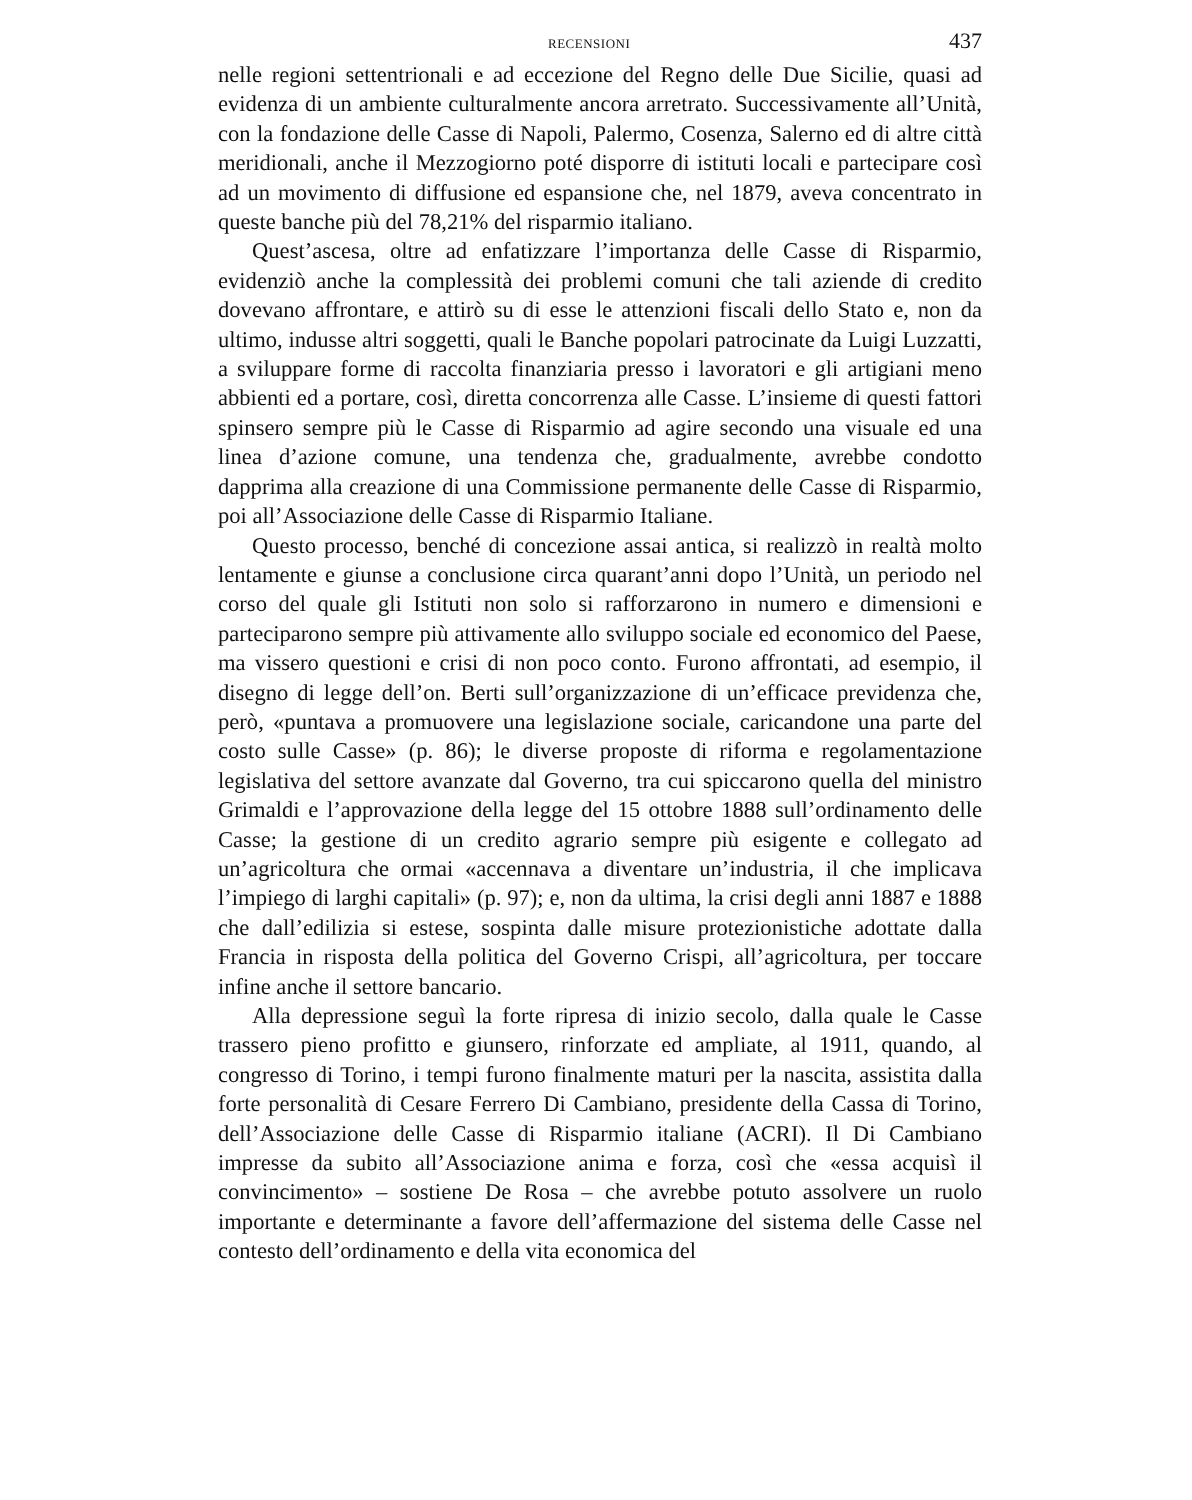RECENSIONI 437
nelle regioni settentrionali e ad eccezione del Regno delle Due Sicilie, quasi ad evidenza di un ambiente culturalmente ancora arretrato. Successivamente all’Unità, con la fondazione delle Casse di Napoli, Palermo, Cosenza, Salerno ed di altre città meridionali, anche il Mezzogiorno poté disporre di istituti locali e partecipare così ad un movimento di diffusione ed espansione che, nel 1879, aveva concentrato in queste banche più del 78,21% del risparmio italiano.
Quest’ascesa, oltre ad enfatizzare l’importanza delle Casse di Risparmio, evidenziò anche la complessità dei problemi comuni che tali aziende di credito dovevano affrontare, e attirò su di esse le attenzioni fiscali dello Stato e, non da ultimo, indusse altri soggetti, quali le Banche popolari patrocinate da Luigi Luzzatti, a sviluppare forme di raccolta finanziaria presso i lavoratori e gli artigiani meno abbienti ed a portare, così, diretta concorrenza alle Casse. L’insieme di questi fattori spinsero sempre più le Casse di Risparmio ad agire secondo una visuale ed una linea d’azione comune, una tendenza che, gradualmente, avrebbe condotto dapprima alla creazione di una Commissione permanente delle Casse di Risparmio, poi all’Associazione delle Casse di Risparmio Italiane.
Questo processo, benché di concezione assai antica, si realizzò in realtà molto lentamente e giunse a conclusione circa quarant’anni dopo l’Unità, un periodo nel corso del quale gli Istituti non solo si rafforzarono in numero e dimensioni e parteciparono sempre più attivamente allo sviluppo sociale ed economico del Paese, ma vissero questioni e crisi di non poco conto. Furono affrontati, ad esempio, il disegno di legge dell’on. Berti sull’organizzazione di un’efficace previdenza che, però, «puntava a promuovere una legislazione sociale, caricandone una parte del costo sulle Casse» (p. 86); le diverse proposte di riforma e regolamentazione legislativa del settore avanzate dal Governo, tra cui spiccarono quella del ministro Grimaldi e l’approvazione della legge del 15 ottobre 1888 sull’ordinamento delle Casse; la gestione di un credito agrario sempre più esigente e collegato ad un’agricoltura che ormai «accennava a diventare un’industria, il che implicava l’impiego di larghi capitali» (p. 97); e, non da ultima, la crisi degli anni 1887 e 1888 che dall’edilizia si estese, sospinta dalle misure protezionistiche adottate dalla Francia in risposta della politica del Governo Crispi, all’agricoltura, per toccare infine anche il settore bancario.
Alla depressione seguì la forte ripresa di inizio secolo, dalla quale le Casse trassero pieno profitto e giunsero, rinforzate ed ampliate, al 1911, quando, al congresso di Torino, i tempi furono finalmente maturi per la nascita, assistita dalla forte personalità di Cesare Ferrero Di Cambiano, presidente della Cassa di Torino, dell’Associazione delle Casse di Risparmio italiane (ACRI). Il Di Cambiano impresse da subito all’Associazione anima e forza, così che «essa acquisì il convincimento» – sostiene De Rosa – che avrebbe potuto assolvere un ruolo importante e determinante a favore dell’affermazione del sistema delle Casse nel contesto dell’ordinamento e della vita economica del